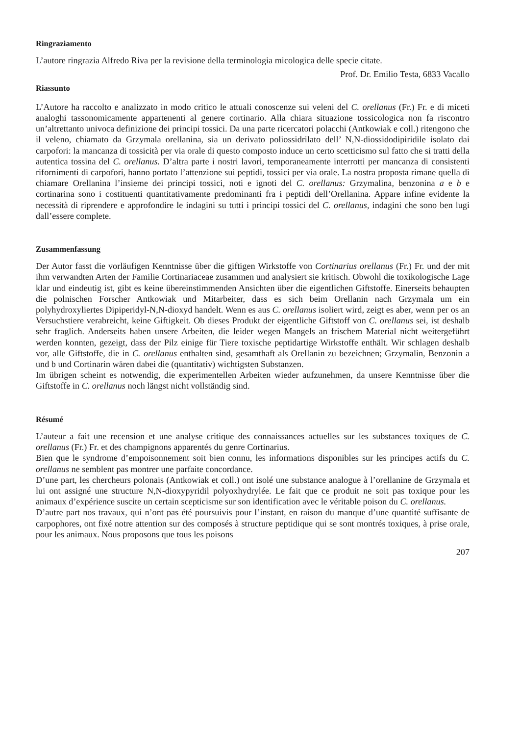Ringraziamento
L’autore ringrazia Alfredo Riva per la revisione della terminologia micologica delle specie citate.
Prof. Dr. Emilio Testa, 6833 Vacallo
Riassunto
L’Autore ha raccolto e analizzato in modo critico le attuali conoscenze sui veleni del C. orellanus (Fr.) Fr. e di miceti analoghi tassonomicamente appartenenti al genere cortinario. Alla chiara situazione tossicologica non fa riscontro un’altrettanto univoca definizione dei principi tossici. Da una parte ricercatori polacchi (Antkowiak e coll.) ritengono che il veleno, chiamato da Grzymala orellanina, sia un derivato poliossidrilato dell’ N,N-diossidodipiridile isolato dai carpofori: la mancanza di tossicità per via orale di questo composto induce un certo scetticismo sul fatto che si tratti della autentica tossina del C. orellanus. D’altra parte i nostri lavori, temporaneamente interrotti per mancanza di consistenti rifornimenti di carpofori, hanno portato l’attenzione sui peptidi, tossici per via orale. La nostra proposta rimane quella di chiamare Orellanina l’insieme dei principi tossici, noti e ignoti del C. orellanus: Grzymalina, benzonina a e b e cortinarina sono i costituenti quantitativamente predominanti fra i peptidi dell’Orellanina. Appare infine evidente la necessità di riprendere e approfondire le indagini su tutti i principi tossici del C. orellanus, indagini che sono ben lugi dall’essere complete.
Zusammenfassung
Der Autor fasst die vorläufigen Kenntnisse über die giftigen Wirkstoffe von Cortinarius orellanus (Fr.) Fr. und der mit ihm verwandten Arten der Familie Cortinariaceae zusammen und analysiert sie kritisch. Obwohl die toxikologische Lage klar und eindeutig ist, gibt es keine übereinstimmenden Ansichten über die eigentlichen Giftstoffe. Einerseits behaupten die polnischen Forscher Antkowiak und Mitarbeiter, dass es sich beim Orellanin nach Grzymala um ein polyhydroxyliertes Dipiperidyl-N,N-dioxyd handelt. Wenn es aus C. orellanus isoliert wird, zeigt es aber, wenn per os an Versuchstiere verabreicht, keine Giftigkeit. Ob dieses Produkt der eigentliche Giftstoff von C. orellanus sei, ist deshalb sehr fraglich. Anderseits haben unsere Arbeiten, die leider wegen Mangels an frischem Material nicht weitergeführt werden konnten, gezeigt, dass der Pilz einige für Tiere toxische peptidartige Wirkstoffe enthält. Wir schlagen deshalb vor, alle Giftstoffe, die in C. orellanus enthalten sind, gesamthaft als Orellanin zu bezeichnen; Grzymalin, Benzonin a und b und Cortinarin wären dabei die (quantitativ) wichtigsten Substanzen.
Im übrigen scheint es notwendig, die experimentellen Arbeiten wieder aufzunehmen, da unsere Kenntnisse über die Giftstoffe in C. orellanus noch längst nicht vollständig sind.
Résumé
L’auteur a fait une recension et une analyse critique des connaissances actuelles sur les substances toxiques de C. orellanus (Fr.) Fr. et des champignons apparentés du genre Cortinarius.
Bien que le syndrome d’empoisonnement soit bien connu, les informations disponibles sur les principes actifs du C. orellanus ne semblent pas montrer une parfaite concordance.
D’une part, les chercheurs polonais (Antkowiak et coll.) ont isolé une substance analogue à l’orellanine de Grzymala et lui ont assigné une structure N,N-dioxypyridil polyoxhydrylée. Le fait que ce produit ne soit pas toxique pour les animaux d’expérience suscite un certain scepticisme sur son identification avec le véritable poison du C. orellanus.
D’autre part nos travaux, qui n’ont pas été poursuivis pour l’instant, en raison du manque d’une quantité suffisante de carpophores, ont fixé notre attention sur des composés à structure peptidique qui se sont montrés toxiques, à prise orale, pour les animaux. Nous proposons que tous les poisons
207